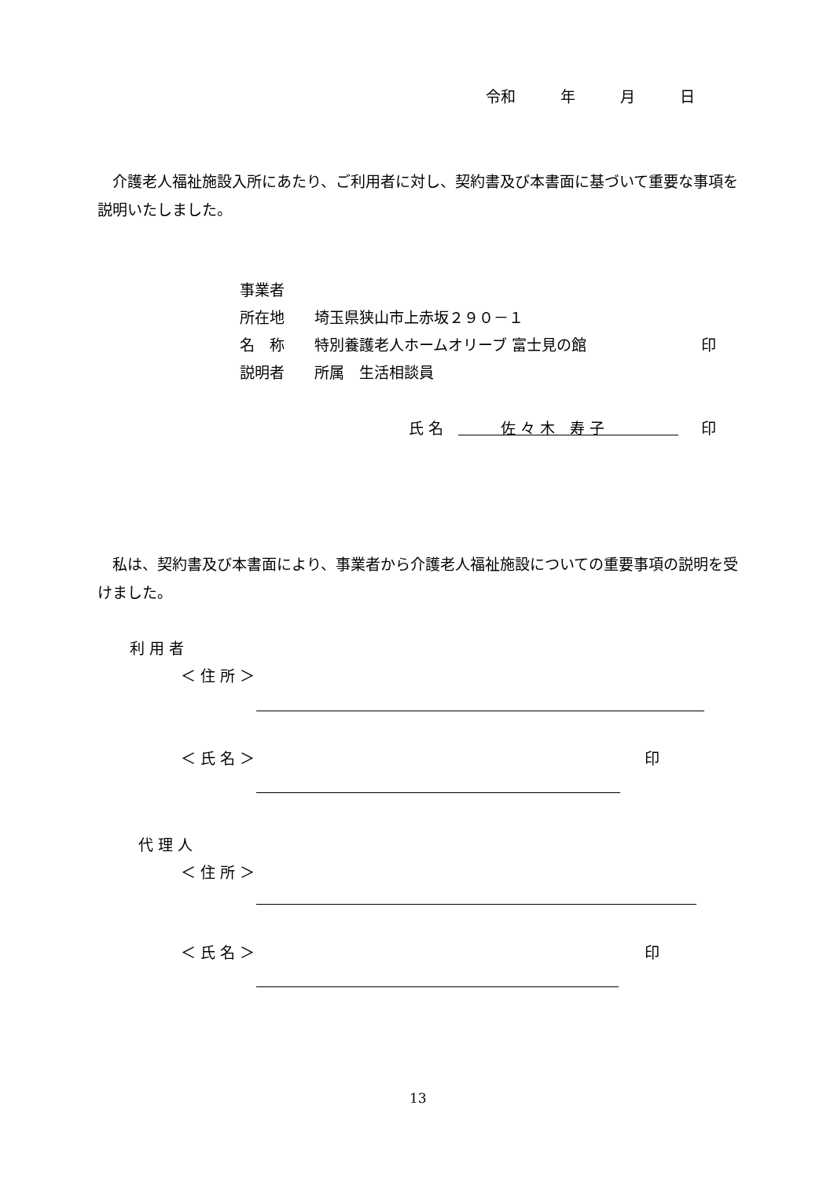令和　　　年　　　月　　　日
　介護老人福祉施設入所にあたり、ご利用者に対し、契約書及び本書面に基づいて重要な事項を説明いたしました。
事業者
所在地　　埼玉県狭山市上赤坂２９０－１
名　称　　特別養護老人ホームオリーブ 富士見の館 印
説明者　　所属　生活相談員
氏 名 佐 々 木　寿 子 印
　私は、契約書及び本書面により、事業者から介護老人福祉施設についての重要事項の説明を受けました。
利 用 者
＜ 住 所 ＞
＜ 氏 名 ＞ 印
代 理 人
＜ 住 所 ＞
＜ 氏 名 ＞ 印
13